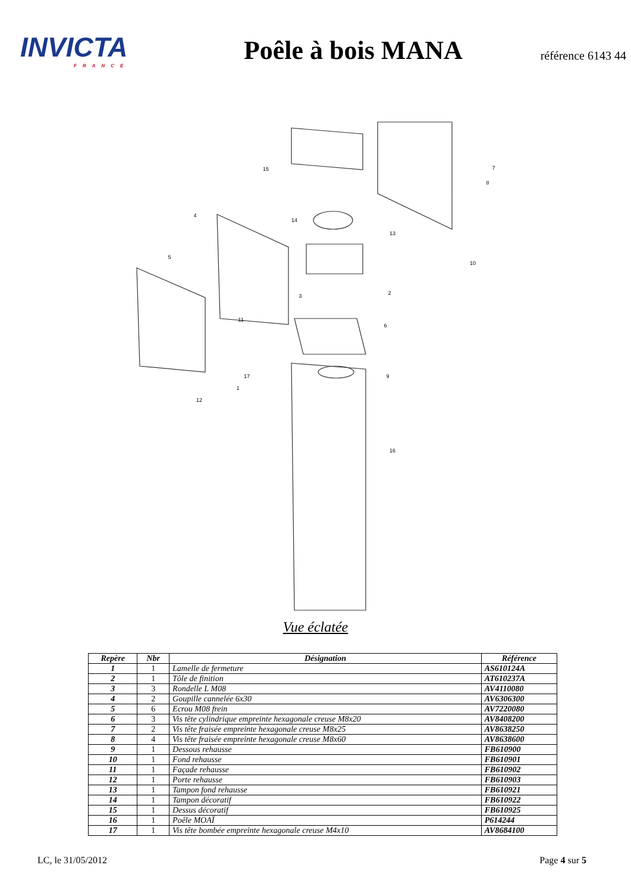INVICTA
FRANCE
Poêle à bois MANA
référence 6143 44
15
7
8
4
14
13
5
10
2
3
11
6
17
9
1
12
16
Vue éclatée
| Repère | Nbr | Désignation | Référence |
| --- | --- | --- | --- |
| 1 | 1 | Lamelle de fermeture | AS610124A |
| 2 | 1 | Tôle de finition | AT610237A |
| 3 | 3 | Rondelle L M08 | AV4110080 |
| 4 | 2 | Goupille cannelée 6x30 | AV6306300 |
| 5 | 6 | Ecrou M08 frein | AV7220080 |
| 6 | 3 | Vis tête cylindrique empreinte hexagonale creuse M8x20 | AV8408200 |
| 7 | 2 | Vis tête fraisée empreinte hexagonale creuse M8x25 | AV8638250 |
| 8 | 4 | Vis tête fraisée empreinte hexagonale creuse M8x60 | AV8638600 |
| 9 | 1 | Dessous rehausse | FB610900 |
| 10 | 1 | Fond rehausse | FB610901 |
| 11 | 1 | Façade rehausse | FB610902 |
| 12 | 1 | Porte rehausse | FB610903 |
| 13 | 1 | Tampon fond rehausse | FB610921 |
| 14 | 1 | Tampon décoratif | FB610922 |
| 15 | 1 | Dessus décoratif | FB610925 |
| 16 | 1 | Poêle MOAÏ | P614244 |
| 17 | 1 | Vis tête bombée empreinte hexagonale creuse M4x10 | AV8684100 |
LC, le 31/05/2012 Page 4 sur 5